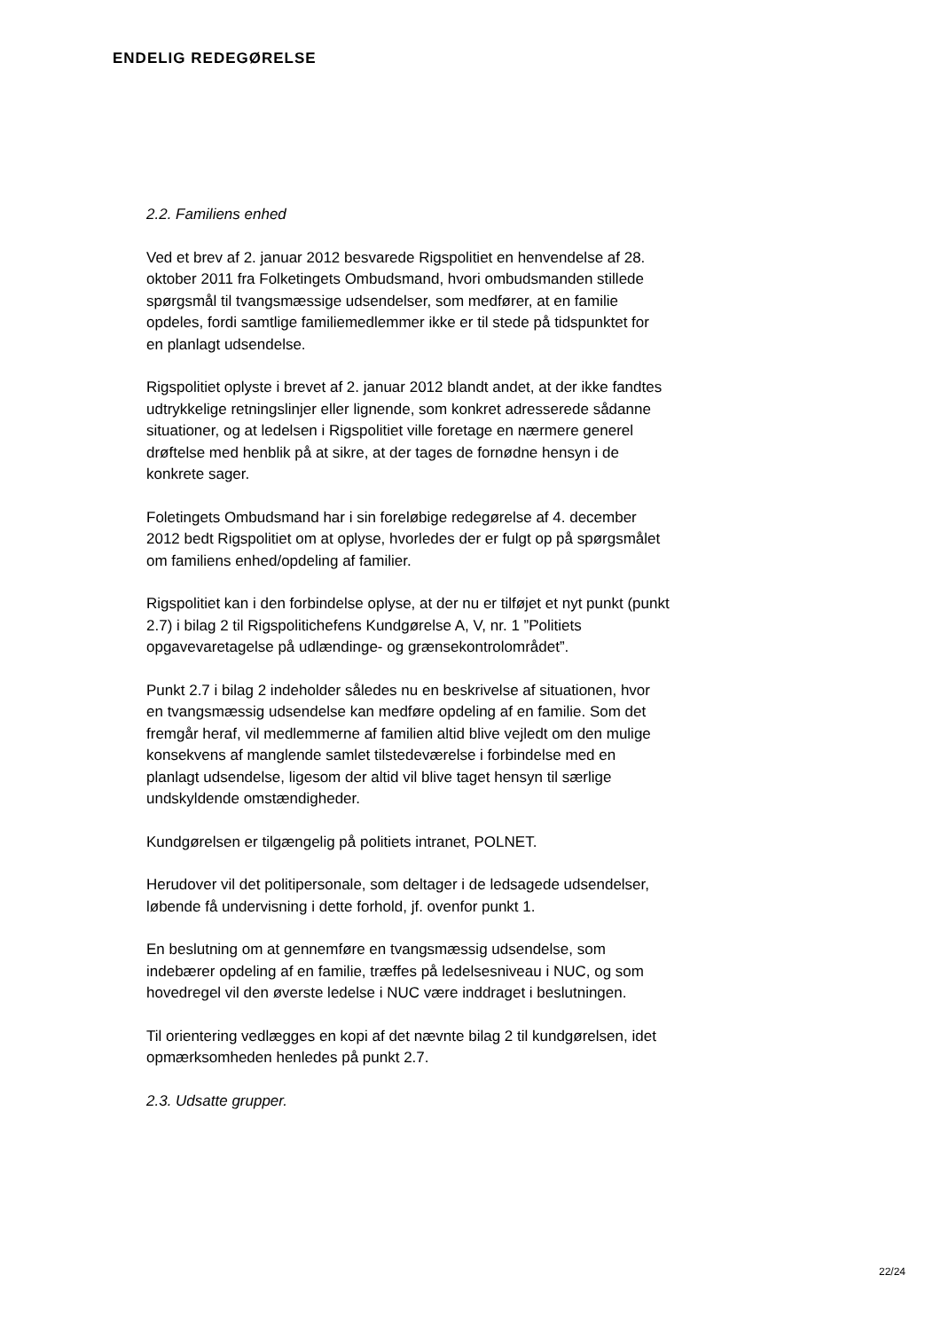ENDELIG REDEGØRELSE
2.2. Familiens enhed
Ved et brev af 2. januar 2012 besvarede Rigspolitiet en henvendelse af 28. oktober 2011 fra Folketingets Ombudsmand, hvori ombudsmanden stillede spørgsmål til tvangsmæssige udsendelser, som medfører, at en familie opdeles, fordi samtlige familiemedlemmer ikke er til stede på tidspunktet for en planlagt udsendelse.
Rigspolitiet oplyste i brevet af 2. januar 2012 blandt andet, at der ikke fandtes udtrykkelige retningslinjer eller lignende, som konkret adresserede sådanne situationer, og at ledelsen i Rigspolitiet ville foretage en nærmere generel drøftelse med henblik på at sikre, at der tages de fornødne hensyn i de konkrete sager.
Foletingets Ombudsmand har i sin foreløbige redegørelse af 4. december 2012 bedt Rigspolitiet om at oplyse, hvorledes der er fulgt op på spørgsmålet om familiens enhed/opdeling af familier.
Rigspolitiet kan i den forbindelse oplyse, at der nu er tilføjet et nyt punkt (punkt 2.7) i bilag 2 til Rigspolitichefens Kundgørelse A, V, nr. 1 ”Politiets opgavevaretagelse på udlændinge- og grænsekontrolområdet”.
Punkt 2.7 i bilag 2 indeholder således nu en beskrivelse af situationen, hvor en tvangsmæssig udsendelse kan medføre opdeling af en familie. Som det fremgår heraf, vil medlemmerne af familien altid blive vejledt om den mulige konsekvens af manglende samlet tilstedeværelse i forbindelse med en planlagt udsendelse, ligesom der altid vil blive taget hensyn til særlige undskyldende omstændigheder.
Kundgørelsen er tilgængelig på politiets intranet, POLNET.
Herudover vil det politipersonale, som deltager i de ledsagede udsendelser, løbende få undervisning i dette forhold, jf. ovenfor punkt 1.
En beslutning om at gennemføre en tvangsmæssig udsendelse, som indebærer opdeling af en familie, træffes på ledelsesniveau i NUC, og som hovedregel vil den øverste ledelse i NUC være inddraget i beslutningen.
Til orientering vedlægges en kopi af det nævnte bilag 2 til kundgørelsen, idet opmærksomheden henledes på punkt 2.7.
2.3. Udsatte grupper.
22/24